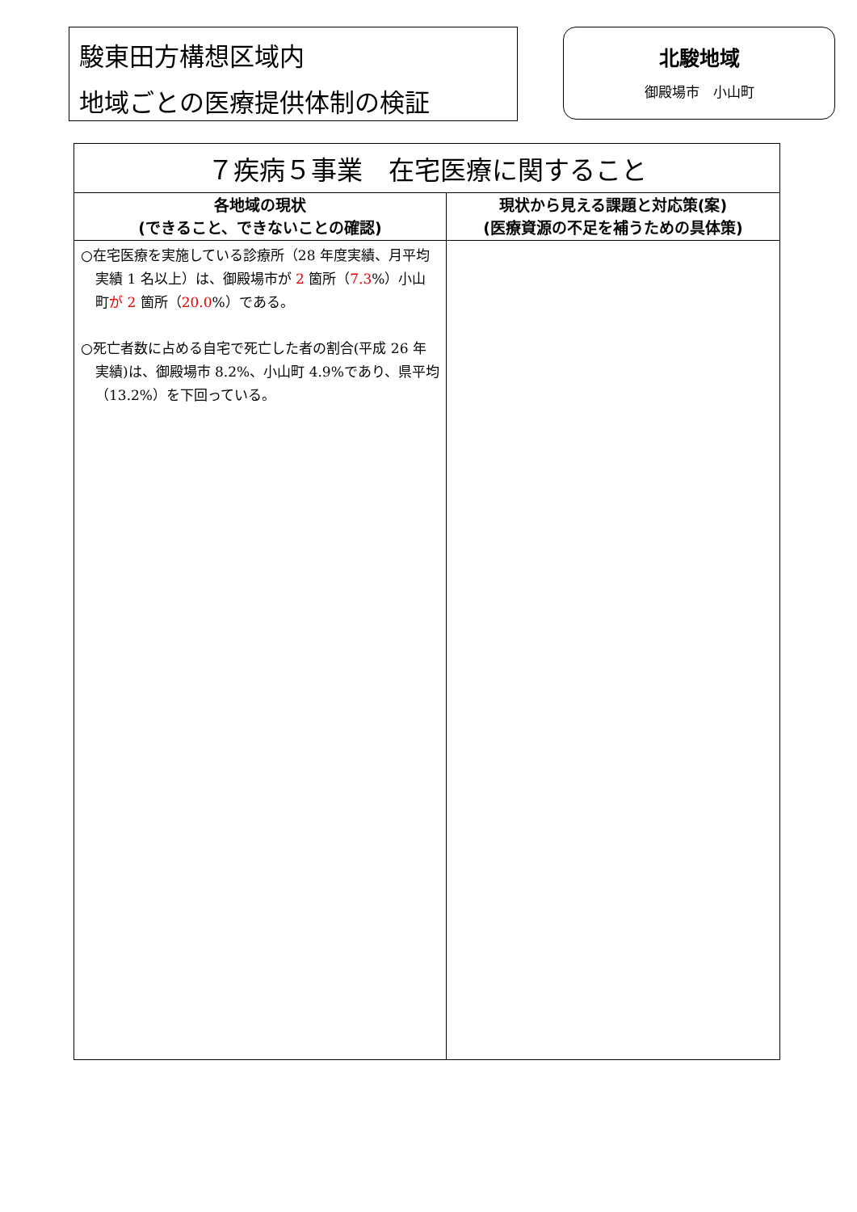駿東田方構想区域内
地域ごとの医療提供体制の検証
北駿地域
御殿場市　小山町
| ７疾病５事業 在宅医療に関すること | |
| --- | --- |
| 各地域の現状 (できること、できないことの確認) | 現状から見える課題と対応策(案) (医療資源の不足を補うための具体策) |
| ○在宅医療を実施している診療所（28 年度実績、月平均実績 1 名以上）は、御殿場市が 2 箇所（ 7.3 %）小山町 が 2 箇所（ 20.0 %）である。 ○死亡者数に占める自宅で死亡した者の割合(平成 26 年実績)は、御殿場市 8.2%、小山町 4.9%であり、県平均（13.2%）を下回っている。 | |